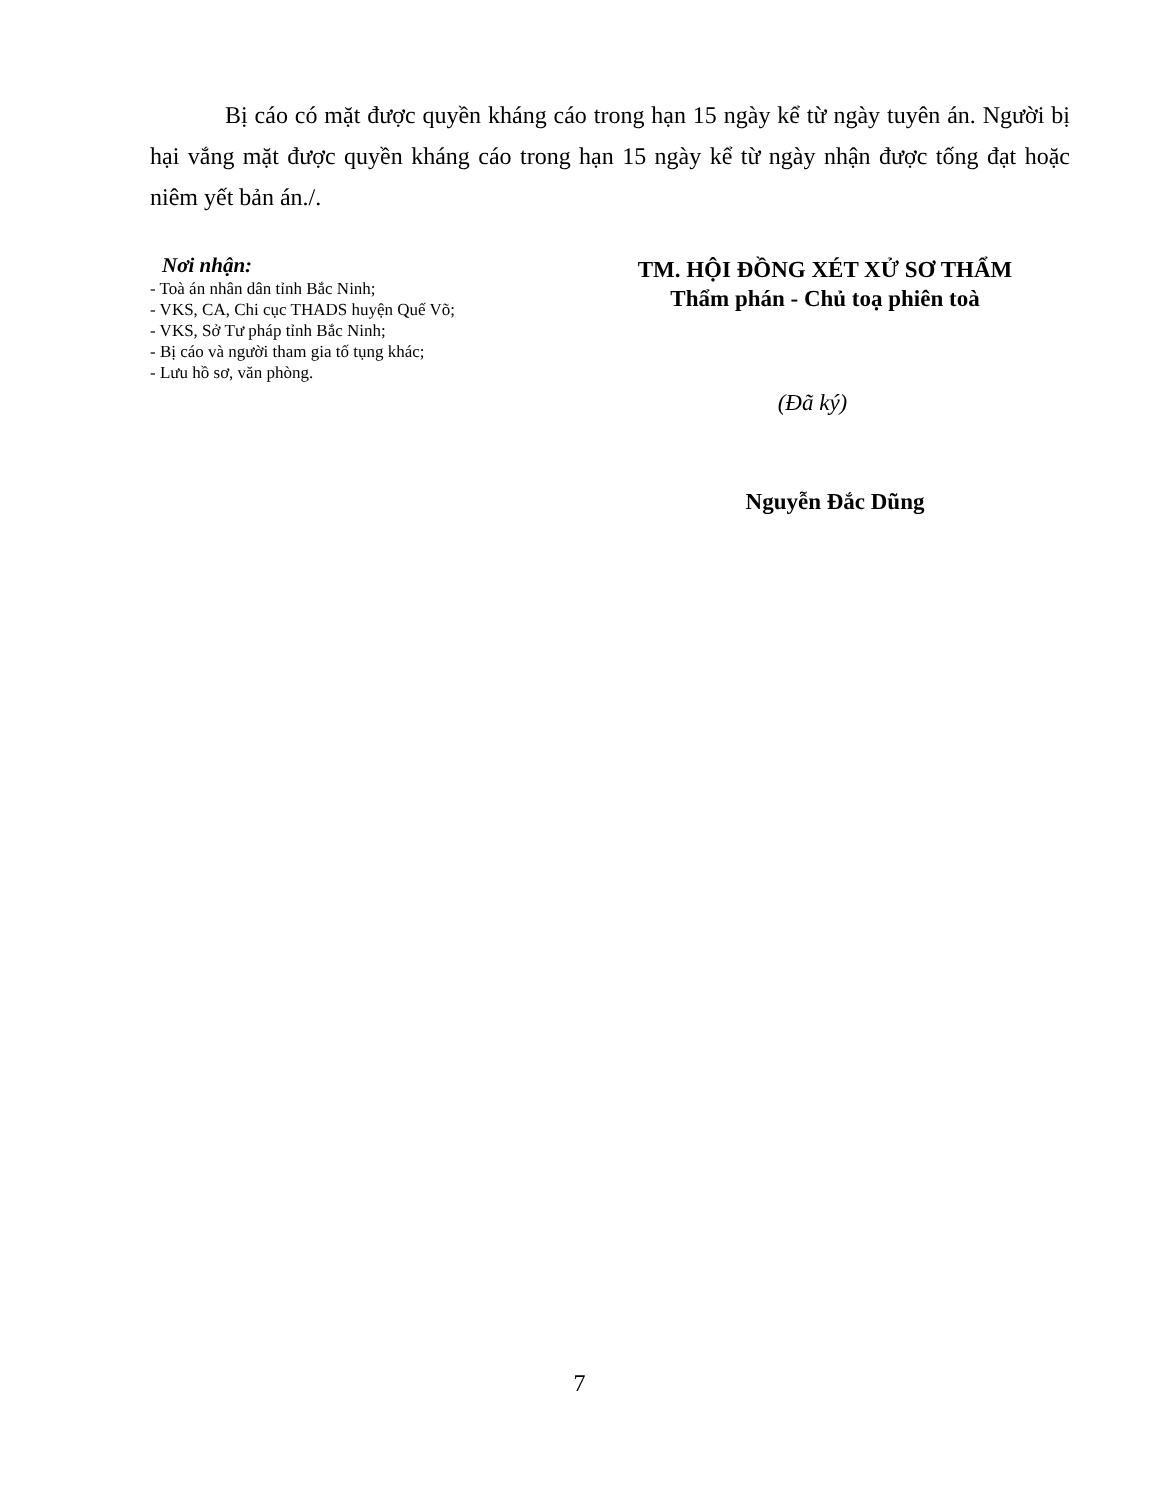Bị cáo có mặt được quyền kháng cáo trong hạn 15 ngày kể từ ngày tuyên án. Người bị hại vắng mặt được quyền kháng cáo trong hạn 15 ngày kể từ ngày nhận được tống đạt hoặc niêm yết bản án./.
Nơi nhận:
- Toà án nhân dân tỉnh Bắc Ninh;
- VKS, CA, Chi cục THADS huyện Quế Võ;
- VKS, Sở Tư pháp tỉnh Bắc Ninh;
- Bị cáo và người tham gia tố tụng khác;
- Lưu hồ sơ, văn phòng.
TM. HỘI ĐỒNG XÉT XỬ SƠ THẨM
Thẩm phán - Chủ toạ phiên toà
(Đã ký)
Nguyễn Đắc Dũng
7